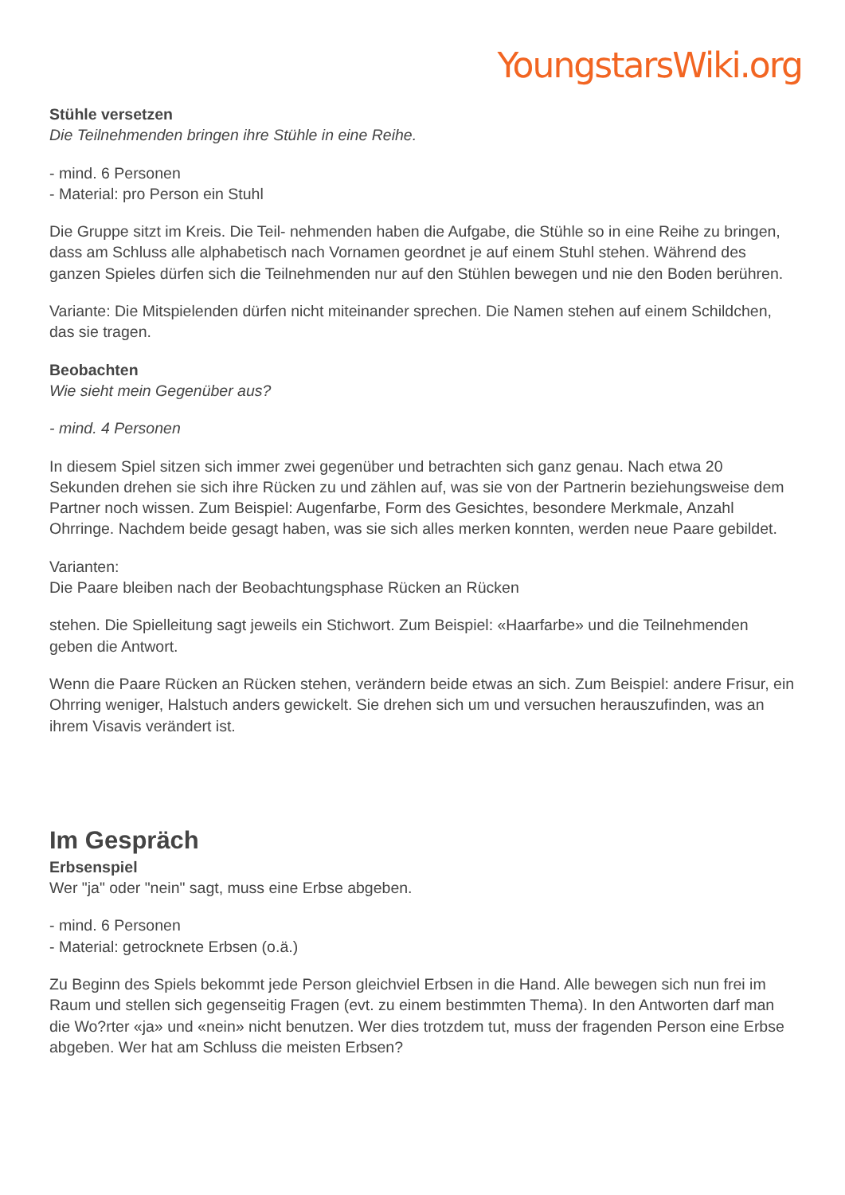YoungstarsWiki.org
Stühle versetzen
Die Teilnehmenden bringen ihre Stühle in eine Reihe.
- mind. 6 Personen
- Material: pro Person ein Stuhl
Die Gruppe sitzt im Kreis. Die Teil- nehmenden haben die Aufgabe, die Stühle so in eine Reihe zu bringen, dass am Schluss alle alphabetisch nach Vornamen geordnet je auf einem Stuhl stehen. Während des ganzen Spieles dürfen sich die Teilnehmenden nur auf den Stühlen bewegen und nie den Boden berühren.
Variante: Die Mitspielenden dürfen nicht miteinander sprechen. Die Namen stehen auf einem Schildchen, das sie tragen.
Beobachten
Wie sieht mein Gegenüber aus?
- mind. 4 Personen
In diesem Spiel sitzen sich immer zwei gegenüber und betrachten sich ganz genau. Nach etwa 20 Sekunden drehen sie sich ihre Rücken zu und zählen auf, was sie von der Partnerin beziehungsweise dem Partner noch wissen. Zum Beispiel: Augenfarbe, Form des Gesichtes, besondere Merkmale, Anzahl Ohrringe. Nachdem beide gesagt haben, was sie sich alles merken konnten, werden neue Paare gebildet.
Varianten:
Die Paare bleiben nach der Beobachtungsphase Rücken an Rücken
stehen. Die Spielleitung sagt jeweils ein Stichwort. Zum Beispiel: «Haarfarbe» und die Teilnehmenden geben die Antwort.
Wenn die Paare Rücken an Rücken stehen, verändern beide etwas an sich. Zum Beispiel: andere Frisur, ein Ohrring weniger, Halstuch anders gewickelt. Sie drehen sich um und versuchen herauszufinden, was an ihrem Visavis verändert ist.
Im Gespräch
Erbsenspiel
Wer "ja" oder "nein" sagt, muss eine Erbse abgeben.
- mind. 6 Personen
- Material: getrocknete Erbsen (o.ä.)
Zu Beginn des Spiels bekommt jede Person gleichviel Erbsen in die Hand. Alle bewegen sich nun frei im Raum und stellen sich gegenseitig Fragen (evt. zu einem bestimmten Thema). In den Antworten darf man die Wo?rter «ja» und «nein» nicht benutzen. Wer dies trotzdem tut, muss der fragenden Person eine Erbse abgeben. Wer hat am Schluss die meisten Erbsen?